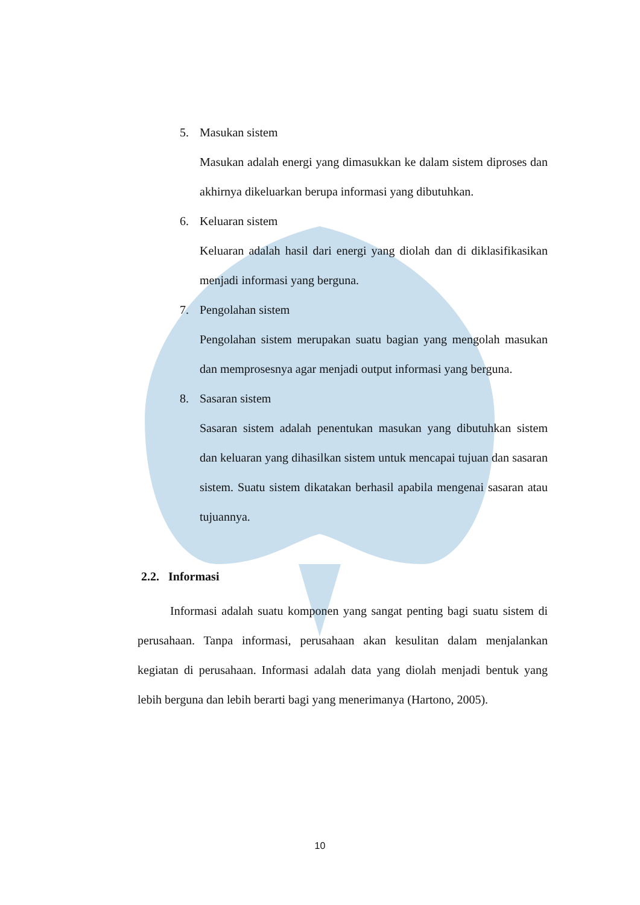5. Masukan sistem
Masukan adalah energi yang dimasukkan ke dalam sistem diproses dan akhirnya dikeluarkan berupa informasi yang dibutuhkan.
6. Keluaran sistem
Keluaran adalah hasil dari energi yang diolah dan di diklasifikasikan menjadi informasi yang berguna.
7. Pengolahan sistem
Pengolahan sistem merupakan suatu bagian yang mengolah masukan dan memprosesnya agar menjadi output informasi yang berguna.
8. Sasaran sistem
Sasaran sistem adalah penentukan masukan yang dibutuhkan sistem dan keluaran yang dihasilkan sistem untuk mencapai tujuan dan sasaran sistem. Suatu sistem dikatakan berhasil apabila mengenai sasaran atau tujuannya.
2.2. Informasi
Informasi adalah suatu komponen yang sangat penting bagi suatu sistem di perusahaan. Tanpa informasi, perusahaan akan kesulitan dalam menjalankan kegiatan di perusahaan. Informasi adalah data yang diolah menjadi bentuk yang lebih berguna dan lebih berarti bagi yang menerimanya (Hartono, 2005).
10